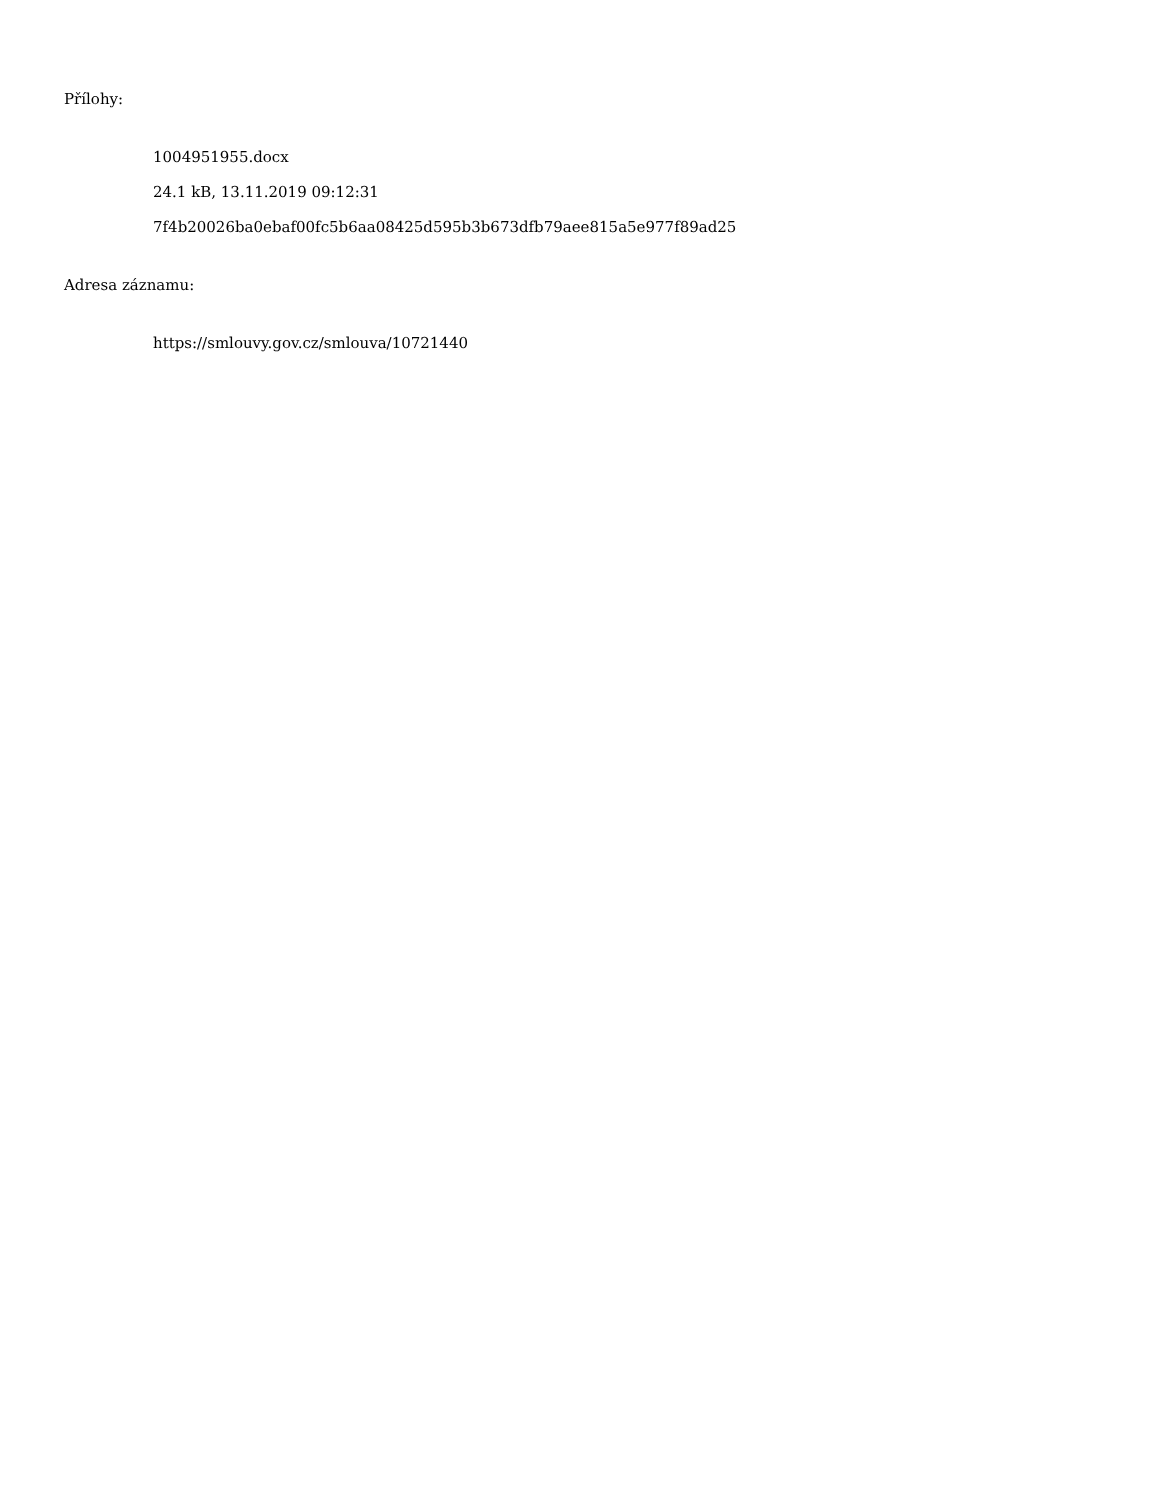Přílohy:
1004951955.docx
24.1 kB, 13.11.2019 09:12:31
7f4b20026ba0ebaf00fc5b6aa08425d595b3b673dfb79aee815a5e977f89ad25
Adresa záznamu:
https://smlouvy.gov.cz/smlouva/10721440